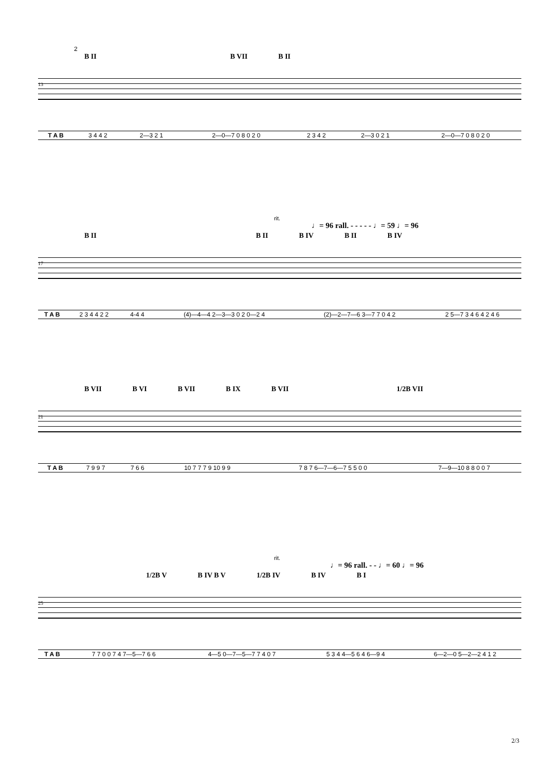2
B II B VII B II
13
| T A B | 3 4 4 2 | 2—3 2 1 | 2—0—7 0 8 0 2 0 | 2 3 4 2 | 2—3 0 2 1 | 2—0—7 0 8 0 2 0 |
rit.
♩= 96 rall. - - - - - ♩= 59 ♩= 96
B II B II B IV B II B IV
17
| T A B | 2 3 4 4 2 2 | 4-4 4 | (4)—4—4 2—3—3 0 2 0—2 4 | (2)—2—7—6 3—7 7 0 4 2 | 2 5—7 3 4 6 4 2 4 6 |
B VII B VI B VII B IX B VII 1/2B VII
21
| T A B | 7 9 9 7 | 7 6 6 | 10 7 7 7 9 10 9 9 | 7 8 7 6—7—6—7 5 5 0 0 | 7—9—10 8 8 0 0 7 |
rit.
♩= 96 rall. - - ♩= 60 ♩= 96
1/2B V B IV B V 1/2B IV B IV B I
25
| T A B | 7 7 0 0 7 4 7—5—7 6 6 | 4—5 0—7—5—7 7 4 0 7 | 5 3 4 4—5 6 4 6—9 4 | 6—2—0 5—2—2 4 1 2 |
2/3